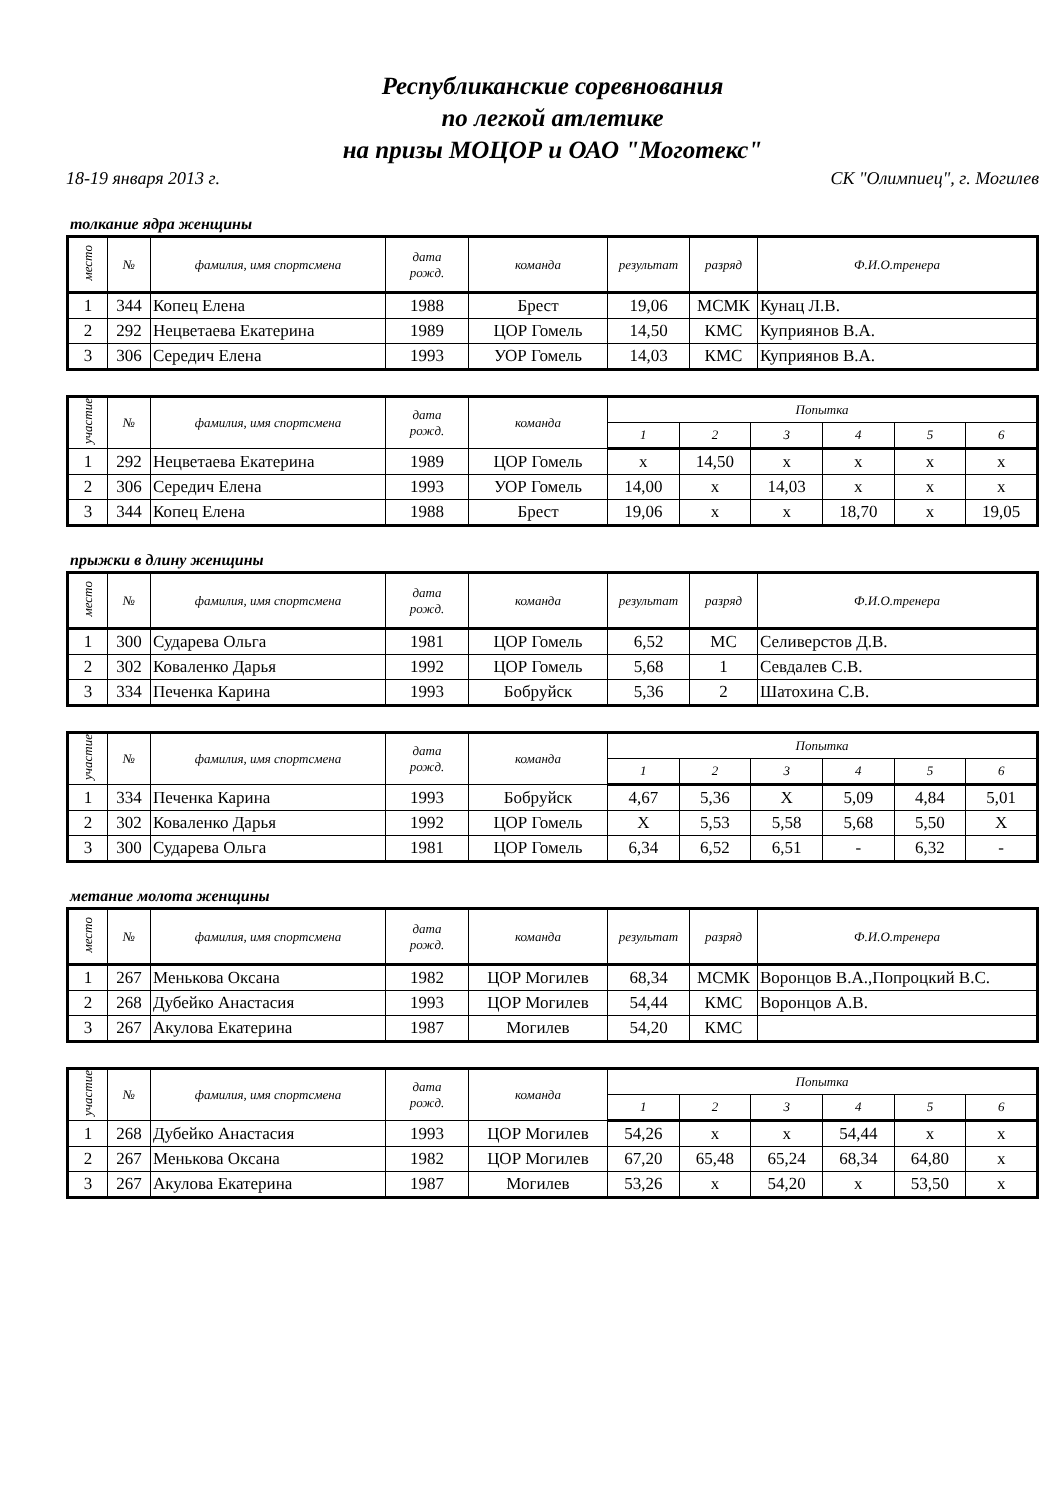Республиканские соревнования
по легкой атлетике
на призы МОЦОР и ОАО "Моготекс"
18-19 января 2013 г. СК "Олимпиец", г. Могилев
толкание ядра женщины
| место | № | фамилия, имя спортсмена | дата рожд. | команда | результат | разряд | Ф.И.О.тренера |
| --- | --- | --- | --- | --- | --- | --- | --- |
| 1 | 344 | Копец Елена | 1988 | Брест | 19,06 | МСМК | Кунац Л.В. |
| 2 | 292 | Нецветаева Екатерина | 1989 | ЦОР Гомель | 14,50 | КМС | Куприянов В.А. |
| 3 | 306 | Середич Елена | 1993 | УОР Гомель | 14,03 | КМС | Куприянов В.А. |
| участие | № | фамилия, имя спортсмена | дата рожд. | команда | Попытка | | | | | |
| --- | --- | --- | --- | --- | --- | --- | --- | --- | --- | --- |
| | | | | | 1 | 2 | 3 | 4 | 5 | 6 |
| 1 | 292 | Нецветаева Екатерина | 1989 | ЦОР Гомель | x | 14,50 | x | x | x | x |
| 2 | 306 | Середич Елена | 1993 | УОР Гомель | 14,00 | x | 14,03 | x | x | x |
| 3 | 344 | Копец Елена | 1988 | Брест | 19,06 | x | x | 18,70 | x | 19,05 |
прыжки в длину женщины
| место | № | фамилия, имя спортсмена | дата рожд. | команда | результат | разряд | Ф.И.О.тренера |
| --- | --- | --- | --- | --- | --- | --- | --- |
| 1 | 300 | Сударева Ольга | 1981 | ЦОР Гомель | 6,52 | МС | Селиверстов Д.В. |
| 2 | 302 | Коваленко Дарья | 1992 | ЦОР Гомель | 5,68 | 1 | Севдалев С.В. |
| 3 | 334 | Печенка Карина | 1993 | Бобруйск | 5,36 | 2 | Шатохина С.В. |
| участие | № | фамилия, имя спортсмена | дата рожд. | команда | Попытка | | | | | |
| --- | --- | --- | --- | --- | --- | --- | --- | --- | --- | --- |
| | | | | | 1 | 2 | 3 | 4 | 5 | 6 |
| 1 | 334 | Печенка Карина | 1993 | Бобруйск | 4,67 | 5,36 | X | 5,09 | 4,84 | 5,01 |
| 2 | 302 | Коваленко Дарья | 1992 | ЦОР Гомель | X | 5,53 | 5,58 | 5,68 | 5,50 | X |
| 3 | 300 | Сударева Ольга | 1981 | ЦОР Гомель | 6,34 | 6,52 | 6,51 | - | 6,32 | - |
метание молота женщины
| место | № | фамилия, имя спортсмена | дата рожд. | команда | результат | разряд | Ф.И.О.тренера |
| --- | --- | --- | --- | --- | --- | --- | --- |
| 1 | 267 | Менькова Оксана | 1982 | ЦОР Могилев | 68,34 | МСМК | Воронцов В.А.,Попроцкий В.С. |
| 2 | 268 | Дубейко Анастасия | 1993 | ЦОР Могилев | 54,44 | КМС | Воронцов А.В. |
| 3 | 267 | Акулова Екатерина | 1987 | Могилев | 54,20 | КМС | |
| участие | № | фамилия, имя спортсмена | дата рожд. | команда | Попытка | | | | | |
| --- | --- | --- | --- | --- | --- | --- | --- | --- | --- | --- |
| | | | | | 1 | 2 | 3 | 4 | 5 | 6 |
| 1 | 268 | Дубейко Анастасия | 1993 | ЦОР Могилев | 54,26 | x | x | 54,44 | x | x |
| 2 | 267 | Менькова Оксана | 1982 | ЦОР Могилев | 67,20 | 65,48 | 65,24 | 68,34 | 64,80 | x |
| 3 | 267 | Акулова Екатерина | 1987 | Могилев | 53,26 | x | 54,20 | x | 53,50 | x |